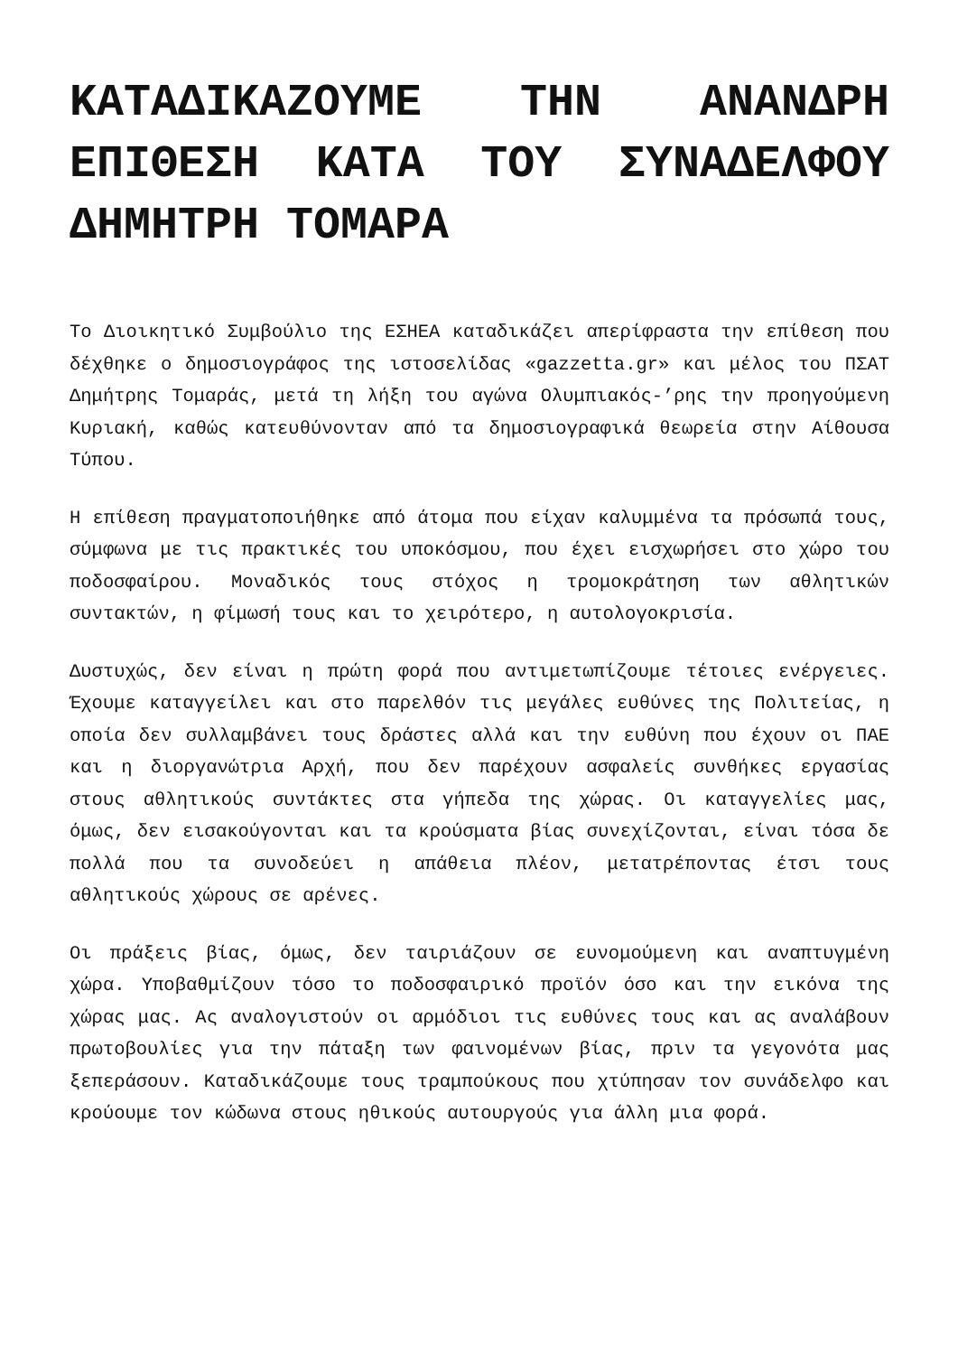ΚΑΤΑΔΙΚΑΖΟΥΜΕ ΤΗΝ ΑΝΑΝΔΡΗ ΕΠΙΘΕΣΗ ΚΑΤΑ ΤΟΥ ΣΥΝΑΔΕΛΦΟΥ ΔΗΜΗΤΡΗ ΤΟΜΑΡΑ
Το Διοικητικό Συμβούλιο της ΕΣΗΕΑ καταδικάζει απερίφραστα την επίθεση που δέχθηκε ο δημοσιογράφος της ιστοσελίδας «gazzetta.gr» και μέλος του ΠΣΑΤ Δημήτρης Τομαράς, μετά τη λήξη του αγώνα Ολυμπιακός-’ρης την προηγούμενη Κυριακή, καθώς κατευθύνονταν από τα δημοσιογραφικά θεωρεία στην Αίθουσα Τύπου.
Η επίθεση πραγματοποιήθηκε από άτομα που είχαν καλυμμένα τα πρόσωπά τους, σύμφωνα με τις πρακτικές του υποκόσμου, που έχει εισχωρήσει στο χώρο του ποδοσφαίρου. Μοναδικός τους στόχος η τρομοκράτηση των αθλητικών συντακτών, η φίμωσή τους και το χειρότερο, η αυτολογοκρισία.
Δυστυχώς, δεν είναι η πρώτη φορά που αντιμετωπίζουμε τέτοιες ενέργειες. Έχουμε καταγγείλει και στο παρελθόν τις μεγάλες ευθύνες της Πολιτείας, η οποία δεν συλλαμβάνει τους δράστες αλλά και την ευθύνη που έχουν οι ΠΑΕ και η διοργανώτρια Αρχή, που δεν παρέχουν ασφαλείς συνθήκες εργασίας στους αθλητικούς συντάκτες στα γήπεδα της χώρας. Οι καταγγελίες μας, όμως, δεν εισακούγονται και τα κρούσματα βίας συνεχίζονται, είναι τόσα δε πολλά που τα συνοδεύει η απάθεια πλέον, μετατρέποντας έτσι τους αθλητικούς χώρους σε αρένες.
Οι πράξεις βίας, όμως, δεν ταιριάζουν σε ευνομούμενη και αναπτυγμένη χώρα. Υποβαθμίζουν τόσο το ποδοσφαιρικό προϊόν όσο και την εικόνα της χώρας μας. Ας αναλογιστούν οι αρμόδιοι τις ευθύνες τους και ας αναλάβουν πρωτοβουλίες για την πάταξη των φαινομένων βίας, πριν τα γεγονότα μας ξεπεράσουν. Καταδικάζουμε τους τραμπούκους που χτύπησαν τον συνάδελφο και κρούουμε τον κώδωνα στους ηθικούς αυτουργούς για άλλη μια φορά.